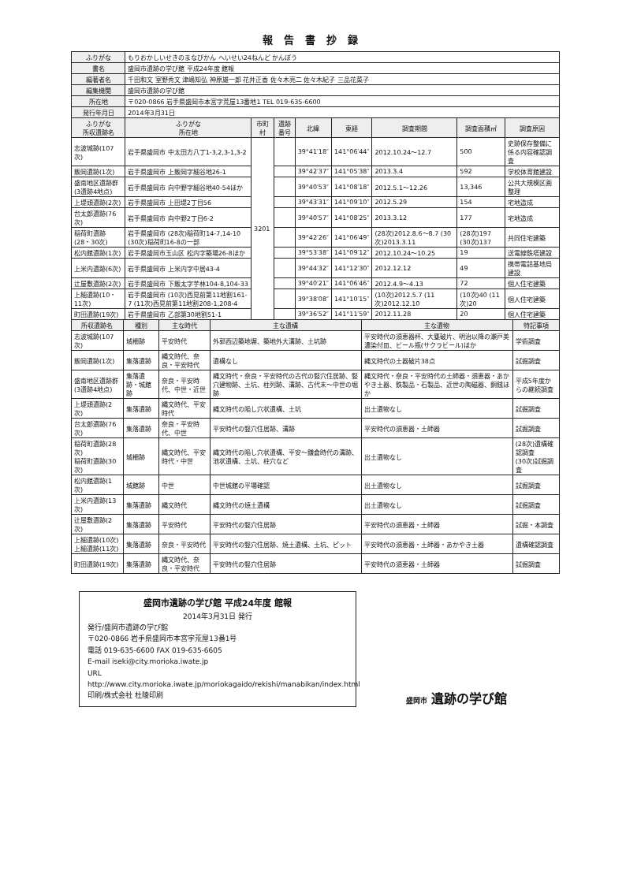報告書抄録
| ふりがな | もりおかしいせきのまなびかん へいせい24ねんど かんぽう | | | | | | | |
| 書名 | 盛岡市遺跡の学び館 平成24年度 館報 | | | | | | | |
| 編著者名 | 千田和文 室野秀文 津嶋知弘 神原雄一郎 花井正香 佐々木亮二 佐々木紀子 三品花菜子 | | | | | | | |
| 編集機関 | 盛岡市遺跡の学び館 | | | | | | | |
| 所在地 | 〒020-0866 岩手県盛岡市本宮字荒屋13番地1 TEL 019-635-6600 | | | | | | | |
| 発行年月日 | 2014年3月31日 | | | | | | | |
| ふりがな 所収遺跡名 | ふりがな 所在地 | 市町村 | 遺跡番号 | 北緯 | 東経 | 調査期間 | 調査面積㎡ | 調査原因 |
| 志波城跡(107次) | 岩手県盛岡市 中太田方八丁1-3,2,3-1,3-2 | 3201 | | 39°41′18″ | 141°06′44″ | 2012.10.24～12.7 | 500 | 史跡保存整備に係る内容確認調査 |
| 飯岡遺跡(1次) | 岩手県盛岡市 上飯岡字細谷地26-1 | | | 39°42′37″ | 141°05′38″ | 2013.3.4 | 592 | 学校体育館建設 |
| 盛南地区遺跡群(3遺跡4地点) | 岩手県盛岡市 向中野字細谷地40-54ほか | | | 39°40′53″ | 141°08′18″ | 2012.5.1～12.26 | 13,346 | 公共大規模区画整理 |
| 上堤頭遺跡(2次) | 岩手県盛岡市 上田堤2丁目56 | | | 39°43′31″ | 141°09′10″ | 2012.5.29 | 154 | 宅地造成 |
| 台太郎遺跡(76次) | 岩手県盛岡市 向中野2丁目6-2 | | | 39°40′57″ | 141°08′25″ | 2013.3.12 | 177 | 宅地造成 |
| 稲荷町遺跡(28・30次) | 岩手県盛岡市 (28次)稲荷町14-7,14-10 (30次)稲荷町16-8の一部 | | | 39°42′26″ | 141°06′49″ | (28次)2012.8.6～8.7 (30次)2013.3.11 | (28次)197 (30次)137 | 共同住宅建築 |
| 松内館遺跡(1次) | 岩手県盛岡市玉山区 松内字築場26-8ほか | | | 39°53′38″ | 141°09′12″ | 2012.10.24～10.25 | 19 | 送電線鉄塔建設 |
| 上米内遺跡(6次) | 岩手県盛岡市 上米内字中居43-4 | | | 39°44′32″ | 141°12′30″ | 2012.12.12 | 49 | 携帯電話基地局建設 |
| 辻屋敷遺跡(2次) | 岩手県盛岡市 下飯太字芋林104-8,104-33 | | | 39°40′21″ | 141°06′46″ | 2012.4.9～4.13 | 72 | 個人住宅建築 |
| 上細遺跡(10・11次) | 岩手県盛岡市 (10次)西見前第11地割161-7 (11次)西見前第11地割208-1,208-4 | | | 39°38′08″ | 141°10′15″ | (10次)2012.5.7 (11次)2012.12.10 | (10次)40 (11次)20 | 個人住宅建築 |
| 町田遺跡(19次) | 岩手県盛岡市 乙部第30地割51-1 | | | 39°36′52″ | 141°11′59″ | 2012.11.28 | 20 | 個人住宅建築 |
| 所収遺跡名 | 種別 | 主な時代 | 主な遺構 | 主な遺物 | 特記事項 |
| --- | --- | --- | --- | --- | --- |
| 志波城跡(107次) | 城柵跡 | 平安時代 | 外郭西辺築地塀、築地外大溝跡、土坑跡 | 平安時代の須恵器杯、大甕破片、明治以降の瀬戸美濃染付皿、ビール瓶(サクラビール)ほか | 学術調査 |
| 飯岡遺跡(1次) | 集落遺跡 | 縄文時代、奈良・平安時代 | 遺構なし | 縄文時代の土器破片38点 | 試掘調査 |
| 盛南地区遺跡群(3遺跡4地点) | 集落遺跡・城館跡 | 奈良・平安時代、中世・近世 | 縄文時代・奈良・平安時代の古代の竪穴住居跡、竪穴建物跡、土坑、柱列跡、溝跡、古代末～中世の堀跡 | 縄文時代・奈良・平安時代の土師器・須恵器・あかやき土器、鉄製品・石製品、近世の陶磁器、銅銭ほか | 平成5年度からの継続調査 |
| 上堤頭遺跡(2次) | 集落遺跡 | 縄文時代、平安時代 | 縄文時代の陥し穴状遺構、土坑 | 出土遺物なし | 試掘調査 |
| 台太郎遺跡(76次) | 集落遺跡 | 奈良・平安時代、中世 | 平安時代の竪穴住居跡、溝跡 | 平安時代の須恵器・土師器 | 試掘調査 |
| 稲荷町遺跡(28次) 稲荷町遺跡(30次) | 城柵跡 | 縄文時代、平安時代・中世 | 縄文時代の陥し穴状遺構、平安～鎌倉時代の溝跡、池状遺構、土坑、柱穴など | 出土遺物なし | (28次)遺構確認調査 (30次)試掘調査 |
| 松内館遺跡(1次) | 城館跡 | 中世 | 中世城館の平場確認 | 出土遺物なし | 試掘調査 |
| 上米内遺跡(13次) | 集落遺跡 | 縄文時代 | 縄文時代の焼土遺構 | 出土遺物なし | 試掘調査 |
| 辻屋敷遺跡(2次) | 集落遺跡 | 平安時代 | 平安時代の竪穴住居跡 | 平安時代の須恵器・土師器 | 試掘・本調査 |
| 上細遺跡(10次) 上細遺跡(11次) | 集落遺跡 | 奈良・平安時代 | 平安時代の竪穴住居跡、焼土遺構、土坑、ピット | 平安時代の須恵器・土師器・あかやき土器 | 遺構確認調査 |
| 町田遺跡(19次) | 集落遺跡 | 縄文時代、奈良・平安時代 | 平安時代の竪穴住居跡 | 平安時代の須恵器・土師器 | 試掘調査 |
盛岡市遺跡の学び館 平成24年度 館報
2014年3月31日 発行
発行/盛岡市遺跡の学び館
〒020-0866 岩手県盛岡市本宮字荒屋13番1号
電話 019-635-6600 FAX 019-635-6605
E-mail iseki@city.morioka.iwate.jp
URL http://www.city.morioka.iwate.jp/moriokagaido/rekishi/manabikan/index.html
印刷/株式会社 杜陵印刷
盛岡市 遺跡の学び館